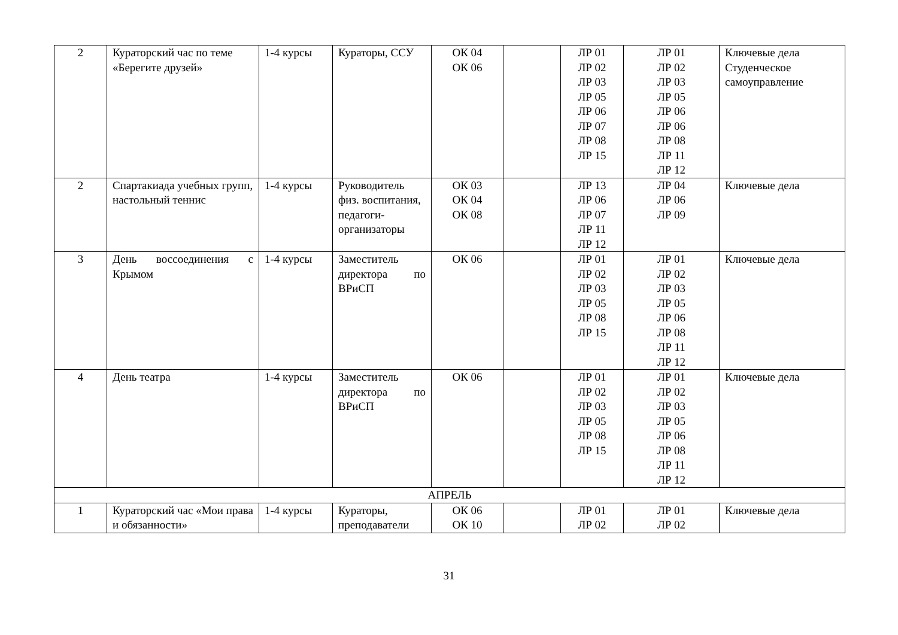| 2 | Кураторский час по теме «Берегите друзей» | 1-4 курсы | Кураторы, ССУ | ОК 04 ОК 06 | | ЛР 01 ЛР 02 ЛР 03 ЛР 05 ЛР 06 ЛР 07 ЛР 08 ЛР 15 | ЛР 01 ЛР 02 ЛР 03 ЛР 05 ЛР 06 ЛР 06 ЛР 08 ЛР 11 ЛР 12 | Ключевые дела Студенческое самоуправление |
| 2 | Спартакиада учебных групп, настольный теннис | 1-4 курсы | Руководитель физ. воспитания, педагоги-организаторы | ОК 03 ОК 04 ОК 08 | | ЛР 13 ЛР 06 ЛР 07 ЛР 11 ЛР 12 | ЛР 04 ЛР 06 ЛР 09 | Ключевые дела |
| 3 | День воссоединения с Крымом | 1-4 курсы | Заместитель директора по ВРиСП | ОК 06 | | ЛР 01 ЛР 02 ЛР 03 ЛР 05 ЛР 08 ЛР 15 | ЛР 01 ЛР 02 ЛР 03 ЛР 05 ЛР 06 ЛР 08 ЛР 11 ЛР 12 | Ключевые дела |
| 4 | День театра | 1-4 курсы | Заместитель директора по ВРиСП | ОК 06 | | ЛР 01 ЛР 02 ЛР 03 ЛР 05 ЛР 08 ЛР 15 | ЛР 01 ЛР 02 ЛР 03 ЛР 05 ЛР 06 ЛР 08 ЛР 11 ЛР 12 | Ключевые дела |
| АПРЕЛЬ | | | | | | | | |
| 1 | Кураторский час «Мои права и обязанности» | 1-4 курсы | Кураторы, преподаватели | ОК 06 ОК 10 | | ЛР 01 ЛР 02 | ЛР 01 ЛР 02 | Ключевые дела |
31